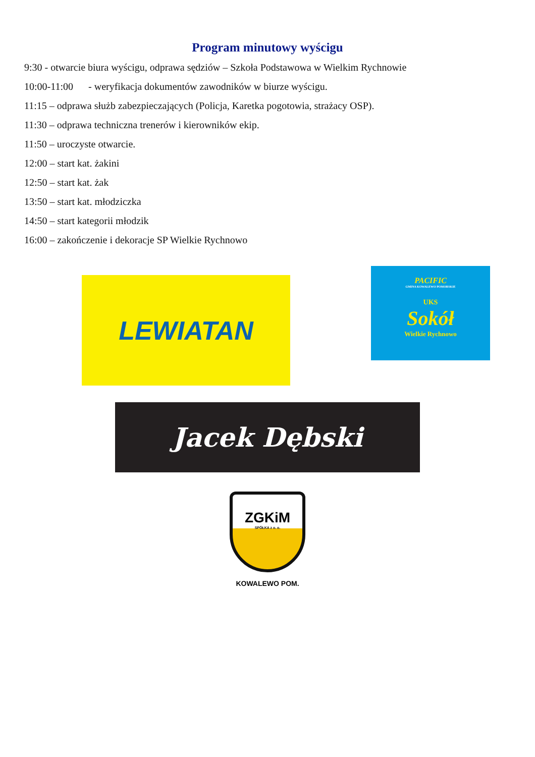Program minutowy wyścigu
9:30 - otwarcie biura wyścigu, odprawa sędziów – Szkoła Podstawowa w Wielkim Rychnowie
10:00-11:00 - weryfikacja dokumentów zawodników w biurze wyścigu.
11:15 – odprawa służb zabezpieczających (Policja, Karetka pogotowia, strażacy OSP).
11:30 – odprawa techniczna trenerów i kierowników ekip.
11:50 – uroczyste otwarcie.
12:00 – start kat. żakini
12:50 – start kat. żak
13:50 – start kat. młodziczka
14:50 – start kategorii młodzik
16:00 – zakończenie i dekoracje SP Wielkie Rychnowo
LEWIATAN
PACIFIC
GMINA KOWALEWO POMORSKIE
UKS
Sokół
Wielkie Rychnowo
Jacek Dębski
ZGKiM
SPÓŁKA z o. o.
KOWALEWO POM.